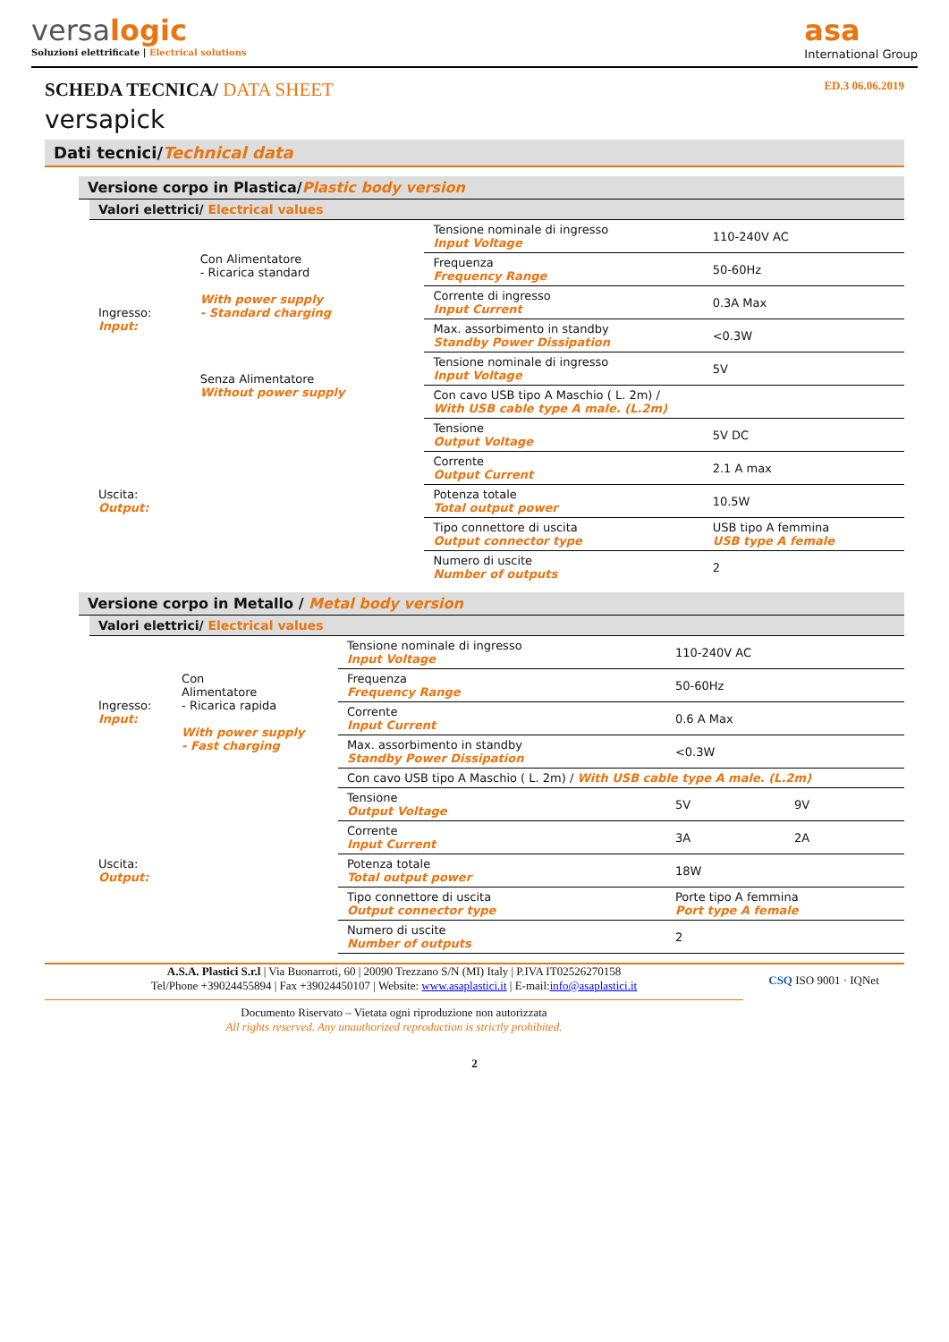versalogic
Soluzioni elettrificate | Electrical solutions
asa
International Group
SCHEDA TECNICA/ DATA SHEET
ED.3 06.06.2019
versapick
Dati tecnici/Technical data
Versione corpo in Plastica/Plastic body version
Valori elettrici/ Electrical values
| Ingresso: Input: | Con Alimentatore - Ricarica standard With power supply - Standard charging | Tensione nominale di ingresso Input Voltage | 110-240V AC |
| | | Frequenza Frequency Range | 50-60Hz |
| | | Corrente di ingresso Input Current | 0.3A Max |
| | | Max. assorbimento in standby Standby Power Dissipation | <0.3W |
| | Senza Alimentatore Without power supply | Tensione nominale di ingresso Input Voltage | 5V |
| | | Con cavo USB tipo A Maschio ( L. 2m) / With USB cable type A male. (L.2m) | |
| Uscita: Output: | | Tensione Output Voltage | 5V DC |
| | | Corrente Output Current | 2.1 A max |
| | | Potenza totale Total output power | 10.5W |
| | | Tipo connettore di uscita Output connector type | USB tipo A femmina USB type A female |
| | | Numero di uscite Number of outputs | 2 |
Versione corpo in Metallo / Metal body version
Valori elettrici/ Electrical values
| Ingresso: Input: | Con Alimentatore - Ricarica rapida With power supply - Fast charging | Tensione nominale di ingresso Input Voltage | 110-240V AC | |
| | | Frequenza Frequency Range | 50-60Hz | |
| | | Corrente Input Current | 0.6 A Max | |
| | | Max. assorbimento in standby Standby Power Dissipation | <0.3W | |
| | | Con cavo USB tipo A Maschio ( L. 2m) / With USB cable type A male. (L.2m) | | |
| Uscita: Output: | | Tensione Output Voltage | 5V | 9V |
| | | Corrente Input Current | 3A | 2A |
| | | Potenza totale Total output power | 18W | |
| | | Tipo connettore di uscita Output connector type | Porte tipo A femmina Port type A female | |
| | | Numero di uscite Number of outputs | 2 | |
A.S.A. Plastici S.r.l | Via Buonarroti, 60 | 20090 Trezzano S/N (MI) Italy | P.IVA IT02526270158
Tel/Phone +39024455894 | Fax +39024450107 | Website: www.asaplastici.it | E-mail:info@asaplastici.it
Documento Riservato – Vietata ogni riproduzione non autorizzata
All rights reserved. Any unauthorized reproduction is strictly prohibited.
CSQ ISO 9001 · IQNet
2